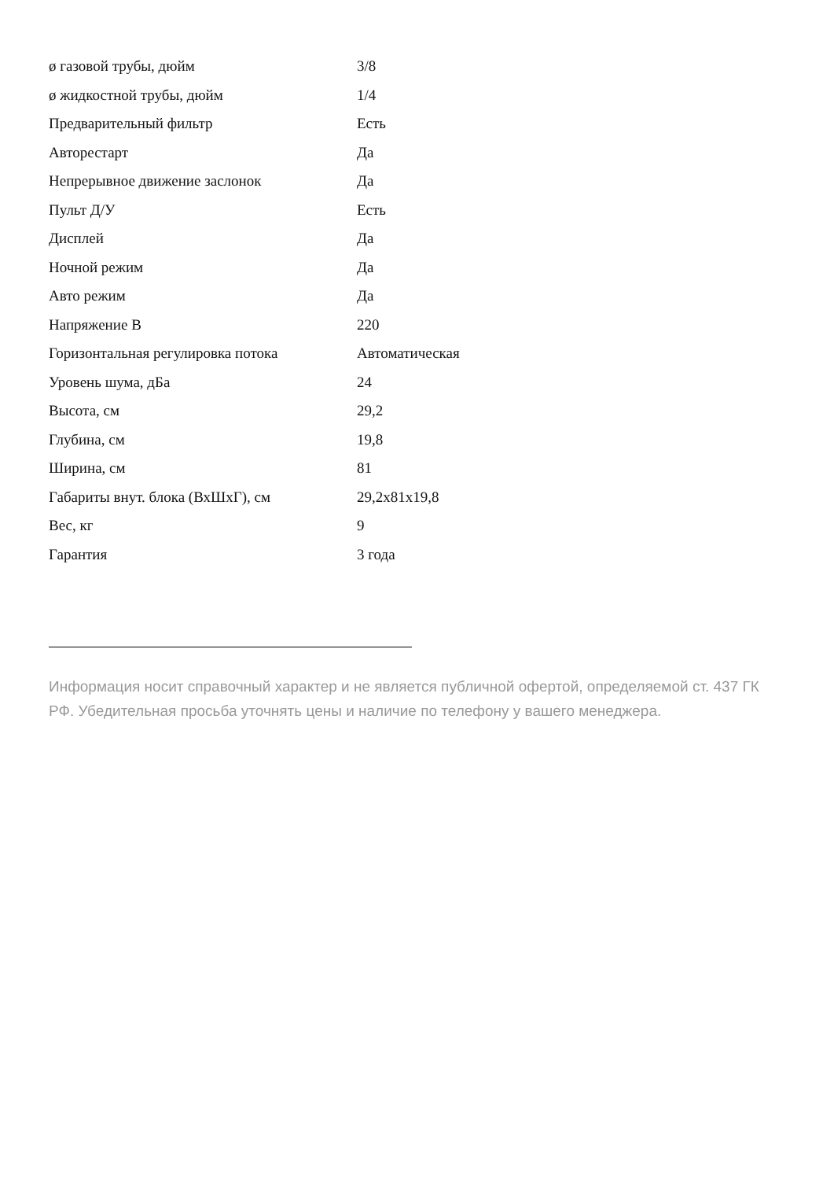| ø газовой трубы, дюйм | 3/8 |
| ø жидкостной трубы, дюйм | 1/4 |
| Предварительный фильтр | Есть |
| Авторестарт | Да |
| Непрерывное движение заслонок | Да |
| Пульт Д/У | Есть |
| Дисплей | Да |
| Ночной режим | Да |
| Авто режим | Да |
| Напряжение В | 220 |
| Горизонтальная регулировка потока | Автоматическая |
| Уровень шума, дБа | 24 |
| Высота, см | 29,2 |
| Глубина, см | 19,8 |
| Ширина, см | 81 |
| Габариты внут. блока (ВхШхГ), см | 29,2х81х19,8 |
| Вес, кг | 9 |
| Гарантия | 3 года |
Информация носит справочный характер и не является публичной офертой, определяемой ст. 437 ГК РФ. Убедительная просьба уточнять цены и наличие по телефону у вашего менеджера.